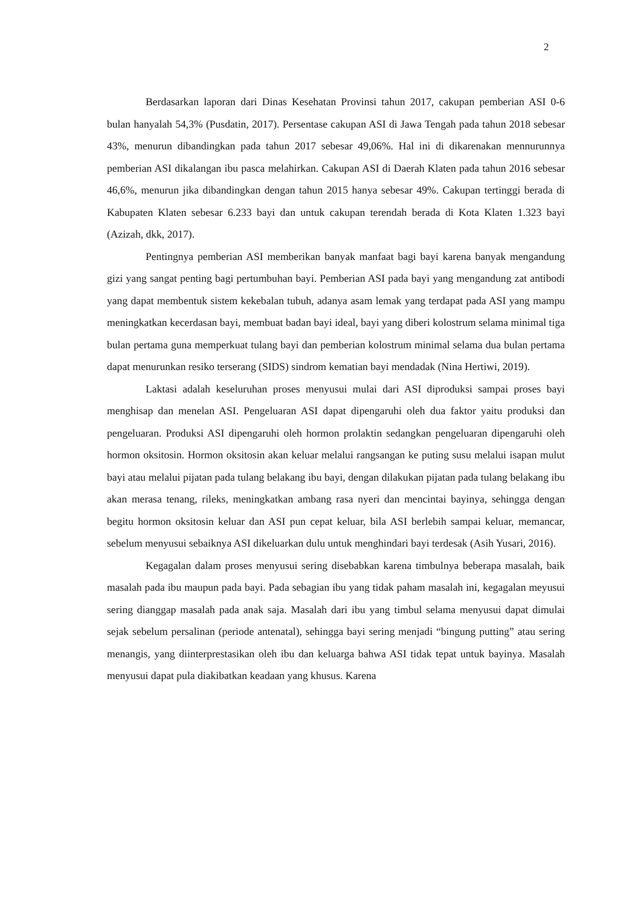2
Berdasarkan laporan dari Dinas Kesehatan Provinsi tahun 2017, cakupan pemberian ASI 0-6 bulan hanyalah 54,3% (Pusdatin, 2017). Persentase cakupan ASI di Jawa Tengah pada tahun 2018 sebesar 43%, menurun dibandingkan pada tahun 2017 sebesar 49,06%. Hal ini di dikarenakan mennurunnya pemberian ASI dikalangan ibu pasca melahirkan. Cakupan ASI di Daerah Klaten pada tahun 2016 sebesar 46,6%, menurun jika dibandingkan dengan tahun 2015 hanya sebesar 49%. Cakupan tertinggi berada di Kabupaten Klaten sebesar 6.233 bayi dan untuk cakupan terendah berada di Kota Klaten 1.323 bayi (Azizah, dkk, 2017).
Pentingnya pemberian ASI memberikan banyak manfaat bagi bayi karena banyak mengandung gizi yang sangat penting bagi pertumbuhan bayi. Pemberian ASI pada bayi yang mengandung zat antibodi yang dapat membentuk sistem kekebalan tubuh, adanya asam lemak yang terdapat pada ASI yang mampu meningkatkan kecerdasan bayi, membuat badan bayi ideal, bayi yang diberi kolostrum selama minimal tiga bulan pertama guna memperkuat tulang bayi dan pemberian kolostrum minimal selama dua bulan pertama dapat menurunkan resiko terserang (SIDS) sindrom kematian bayi mendadak (Nina Hertiwi, 2019).
Laktasi adalah keseluruhan proses menyusui mulai dari ASI diproduksi sampai proses bayi menghisap dan menelan ASI. Pengeluaran ASI dapat dipengaruhi oleh dua faktor yaitu produksi dan pengeluaran. Produksi ASI dipengaruhi oleh hormon prolaktin sedangkan pengeluaran dipengaruhi oleh hormon oksitosin. Hormon oksitosin akan keluar melalui rangsangan ke puting susu melalui isapan mulut bayi atau melalui pijatan pada tulang belakang ibu bayi, dengan dilakukan pijatan pada tulang belakang ibu akan merasa tenang, rileks, meningkatkan ambang rasa nyeri dan mencintai bayinya, sehingga dengan begitu hormon oksitosin keluar dan ASI pun cepat keluar, bila ASI berlebih sampai keluar, memancar, sebelum menyusui sebaiknya ASI dikeluarkan dulu untuk menghindari bayi terdesak (Asih Yusari, 2016).
Kegagalan dalam proses menyusui sering disebabkan karena timbulnya beberapa masalah, baik masalah pada ibu maupun pada bayi. Pada sebagian ibu yang tidak paham masalah ini, kegagalan meyusui sering dianggap masalah pada anak saja. Masalah dari ibu yang timbul selama menyusui dapat dimulai sejak sebelum persalinan (periode antenatal), sehingga bayi sering menjadi “bingung putting” atau sering menangis, yang diinterprestasikan oleh ibu dan keluarga bahwa ASI tidak tepat untuk bayinya. Masalah menyusui dapat pula diakibatkan keadaan yang khusus. Karena